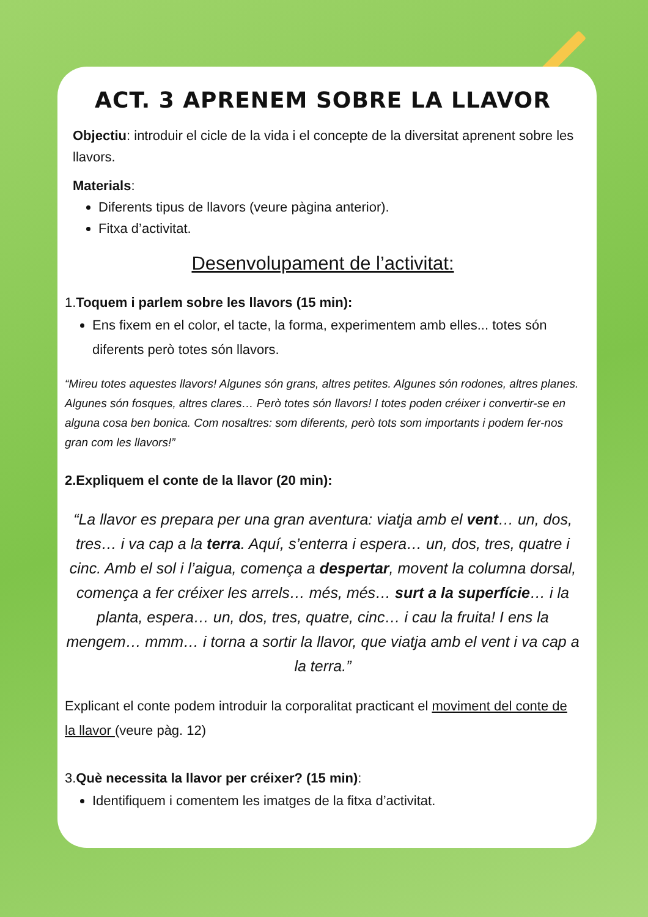ACT. 3 APRENEM SOBRE LA LLAVOR
Objectiu: introduir el cicle de la vida i el concepte de la diversitat aprenent sobre les llavors.
Materials:
Diferents tipus de llavors (veure pàgina anterior).
Fitxa d’activitat.
Desenvolupament de l’activitat:
1.Toquem i parlem sobre les llavors (15 min):
Ens fixem en el color, el tacte, la forma, experimentem amb elles... totes són diferents però totes són llavors.
“Mireu totes aquestes llavors! Algunes són grans, altres petites. Algunes són rodones, altres planes. Algunes són fosques, altres clares… Però totes són llavors! I totes poden créixer i convertir-se en alguna cosa ben bonica. Com nosaltres: som diferents, però tots som importants i podem fer-nos gran com les llavors!”
2.Expliquem el conte de la llavor (20 min):
“La llavor es prepara per una gran aventura: viatja amb el vent… un, dos, tres… i va cap a la terra. Aquí, s’enterra i espera… un, dos, tres, quatre i cinc. Amb el sol i l’aigua, comença a despertar, movent la columna dorsal, comença a fer créixer les arrels… més, més… surt a la superfície… i la planta, espera… un, dos, tres, quatre, cinc… i cau la fruita! I ens la mengem… mmm… i torna a sortir la llavor, que viatja amb el vent i va cap a la terra.”
Explicant el conte podem introduir la corporalitat practicant el moviment del conte de la llavor (veure pàg. 12)
3.Què necessita la llavor per créixer? (15 min):
Identifiquem i comentem les imatges de la fitxa d’activitat.